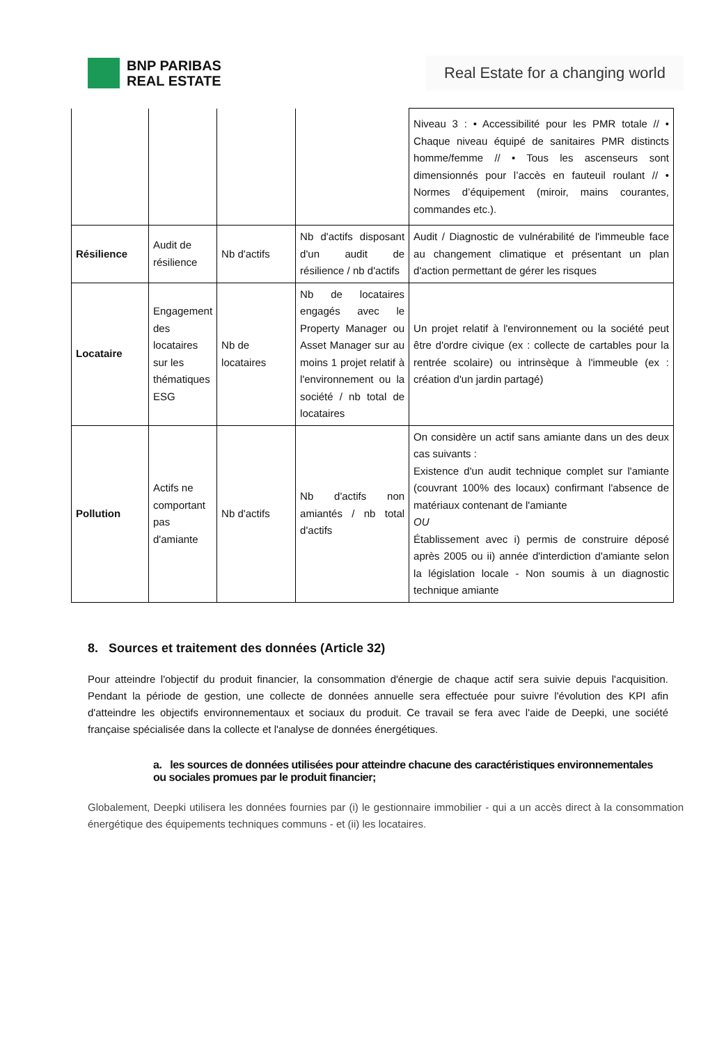BNP PARIBAS
REAL ESTATE
Real Estate for a changing world
| | | | | Niveau 3 : • Accessibilité pour les PMR totale // • Chaque niveau équipé de sanitaires PMR distincts homme/femme // • Tous les ascenseurs sont dimensionnés pour l’accès en fauteuil roulant // • Normes d’équipement (miroir, mains courantes, commandes etc.). |
| Résilience | Audit de résilience | Nb d'actifs | Nb d'actifs disposant d'un audit de résilience / nb d'actifs | Audit / Diagnostic de vulnérabilité de l'immeuble face au changement climatique et présentant un plan d'action permettant de gérer les risques |
| Locataire | Engagement des locataires sur les thématiques ESG | Nb de locataires | Nb de locataires engagés avec le Property Manager ou Asset Manager sur au moins 1 projet relatif à l'environnement ou la société / nb total de locataires | Un projet relatif à l'environnement ou la société peut être d'ordre civique (ex : collecte de cartables pour la rentrée scolaire) ou intrinsèque à l'immeuble (ex : création d'un jardin partagé) |
| Pollution | Actifs ne comportant pas d'amiante | Nb d'actifs | Nb d'actifs non amiantés / nb total d'actifs | On considère un actif sans amiante dans un des deux cas suivants : Existence d'un audit technique complet sur l'amiante (couvrant 100% des locaux) confirmant l'absence de matériaux contenant de l'amiante OU Établissement avec i) permis de construire déposé après 2005 ou ii) année d'interdiction d'amiante selon la législation locale - Non soumis à un diagnostic technique amiante |
8. Sources et traitement des données (Article 32)
Pour atteindre l'objectif du produit financier, la consommation d'énergie de chaque actif sera suivie depuis l'acquisition. Pendant la période de gestion, une collecte de données annuelle sera effectuée pour suivre l'évolution des KPI afin d'atteindre les objectifs environnementaux et sociaux du produit. Ce travail se fera avec l'aide de Deepki, une société française spécialisée dans la collecte et l'analyse de données énergétiques.
a. les sources de données utilisées pour atteindre chacune des caractéristiques environnementales ou sociales promues par le produit financier;
Globalement, Deepki utilisera les données fournies par (i) le gestionnaire immobilier - qui a un accès direct à la consommation énergétique des équipements techniques communs - et (ii) les locataires.